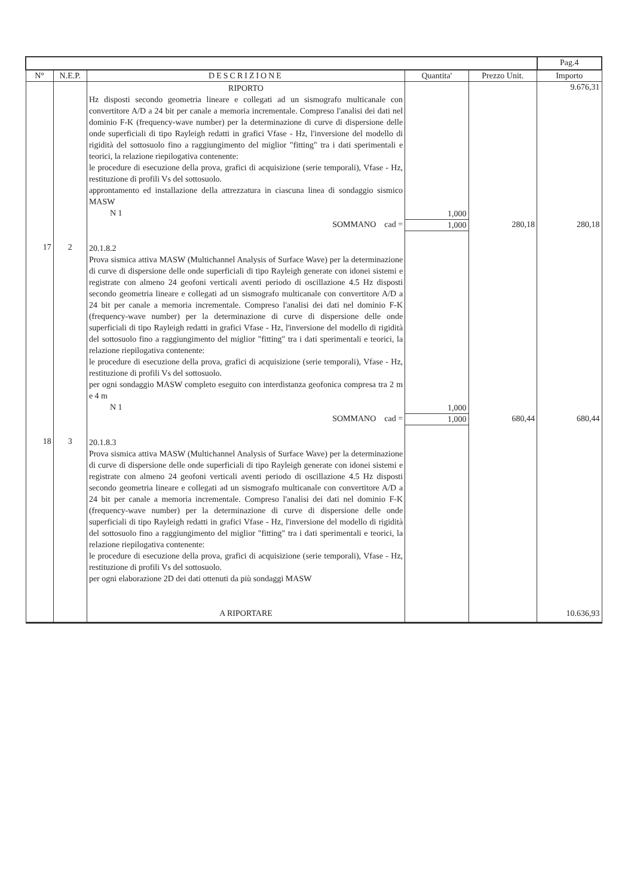| | | | | | Pag.4 |
| N° | N.E.P. | DESCRIZIONE | Quantita' | Prezzo Unit. | Importo |
| | | RIPORTO Hz disposti secondo geometria lineare e collegati ad un sismografo multicanale con convertitore A/D a 24 bit per canale a memoria incrementale. Compreso l'analisi dei dati nel dominio F-K (frequency-wave number) per la determinazione di curve di dispersione delle onde superficiali di tipo Rayleigh redatti in grafici Vfase - Hz, l'inversione del modello di rigidità del sottosuolo fino a raggiungimento del miglior "fitting" tra i dati sperimentali e teorici, la relazione riepilogativa contenente: le procedure di esecuzione della prova, grafici di acquisizione (serie temporali), Vfase - Hz, restituzione di profili Vs del sottosuolo. approntamento ed installazione della attrezzatura in ciascuna linea di sondaggio sismico MASW N 1 | 1,000 | | 9.676,31 |
| | | SOMMANO cad = | 1,000 | 280,18 | 280,18 |
| 17 | 2 | 20.1.8.2 Prova sismica attiva MASW (Multichannel Analysis of Surface Wave) per la determinazione di curve di dispersione delle onde superficiali di tipo Rayleigh generate con idonei sistemi e registrate con almeno 24 geofoni verticali aventi periodo di oscillazione 4.5 Hz disposti secondo geometria lineare e collegati ad un sismografo multicanale con convertitore A/D a 24 bit per canale a memoria incrementale. Compreso l'analisi dei dati nel dominio F-K (frequency-wave number) per la determinazione di curve di dispersione delle onde superficiali di tipo Rayleigh redatti in grafici Vfase - Hz, l'inversione del modello di rigidità del sottosuolo fino a raggiungimento del miglior "fitting" tra i dati sperimentali e teorici, la relazione riepilogativa contenente: le procedure di esecuzione della prova, grafici di acquisizione (serie temporali), Vfase - Hz, restituzione di profili Vs del sottosuolo. per ogni sondaggio MASW completo eseguito con interdistanza geofonica compresa tra 2 m e 4 m N 1 | 1,000 | | |
| | | SOMMANO cad = | 1,000 | 680,44 | 680,44 |
| 18 | 3 | 20.1.8.3 Prova sismica attiva MASW (Multichannel Analysis of Surface Wave) per la determinazione di curve di dispersione delle onde superficiali di tipo Rayleigh generate con idonei sistemi e registrate con almeno 24 geofoni verticali aventi periodo di oscillazione 4.5 Hz disposti secondo geometria lineare e collegati ad un sismografo multicanale con convertitore A/D a 24 bit per canale a memoria incrementale. Compreso l'analisi dei dati nel dominio F-K (frequency-wave number) per la determinazione di curve di dispersione delle onde superficiali di tipo Rayleigh redatti in grafici Vfase - Hz, l'inversione del modello di rigidità del sottosuolo fino a raggiungimento del miglior "fitting" tra i dati sperimentali e teorici, la relazione riepilogativa contenente: le procedure di esecuzione della prova, grafici di acquisizione (serie temporali), Vfase - Hz, restituzione di profili Vs del sottosuolo. per ogni elaborazione 2D dei dati ottenuti da più sondaggi MASW | | | |
| | | A RIPORTARE | | | 10.636,93 |